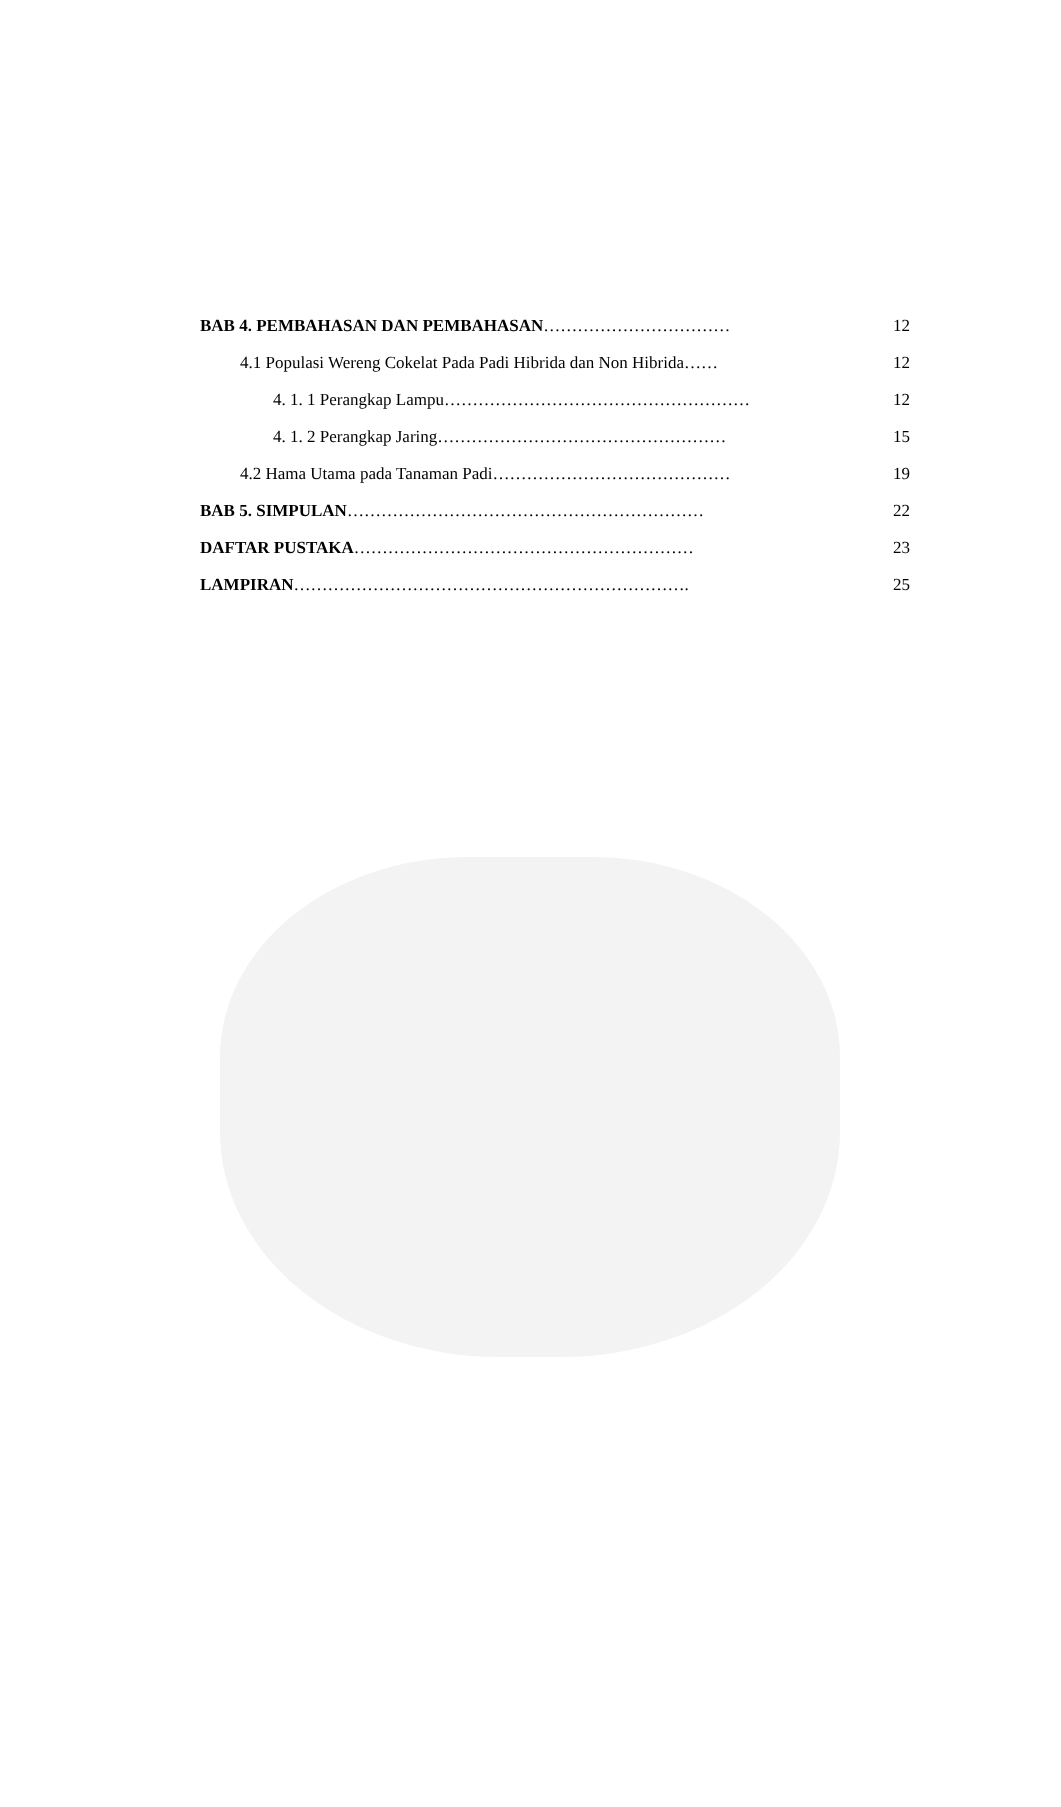| BAB 4. PEMBAHASAN DAN PEMBAHASAN …………………………… | 12 |
| 4.1 Populasi Wereng Cokelat Pada Padi Hibrida dan Non Hibrida…… | 12 |
| 4. 1. 1 Perangkap Lampu……………………………………………… | 12 |
| 4. 1. 2 Perangkap Jaring…………………………………………… | 15 |
| 4.2 Hama Utama pada Tanaman Padi…………………………………… | 19 |
| BAB 5. SIMPULAN ……………………………………………………… | 22 |
| DAFTAR PUSTAKA …………………………………………………… | 23 |
| LAMPIRAN ……………………………………………………………. | 25 |